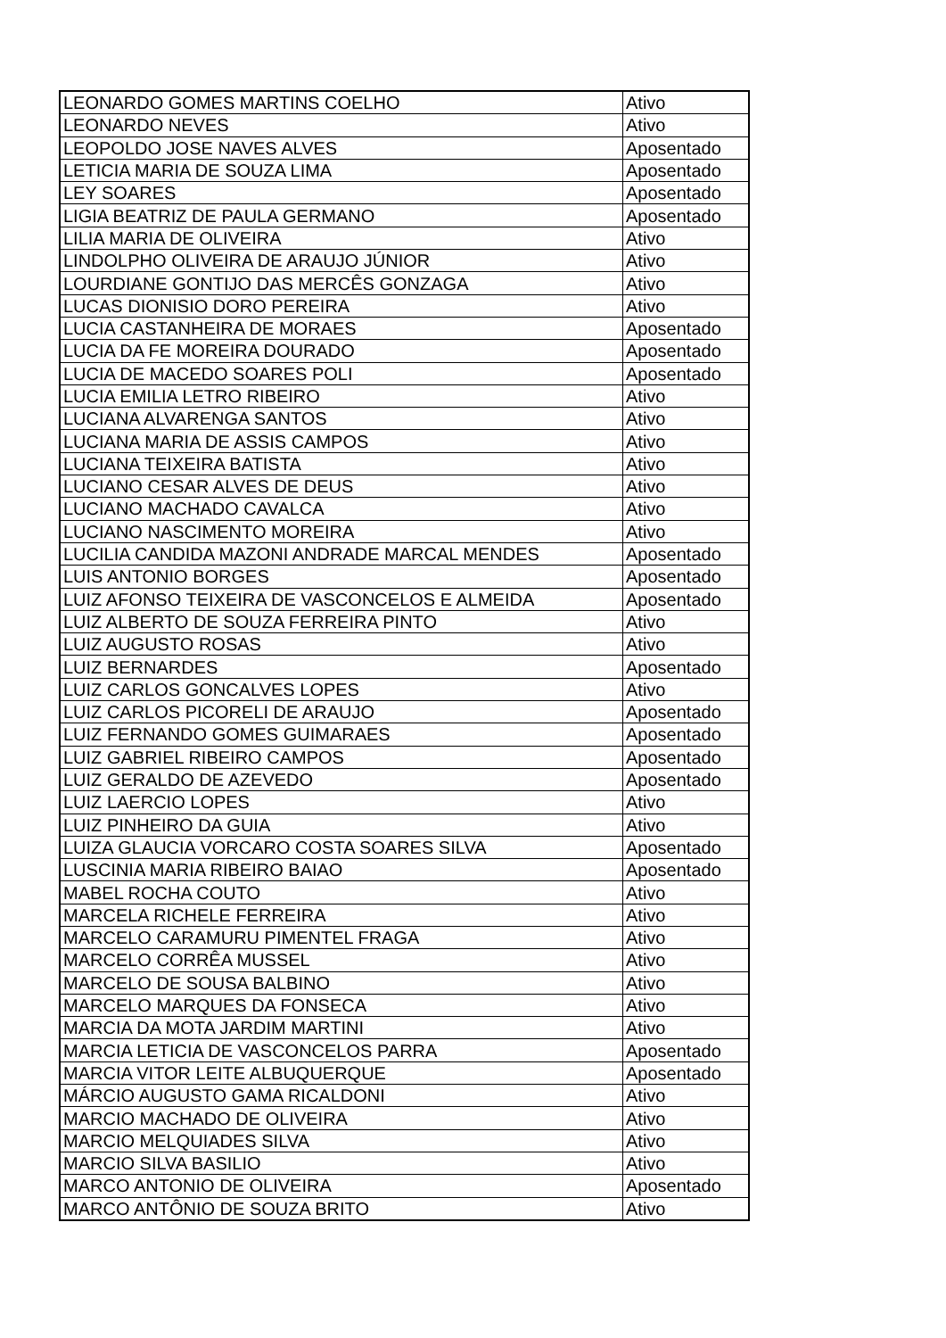| LEONARDO GOMES MARTINS COELHO | Ativo |
| LEONARDO NEVES | Ativo |
| LEOPOLDO JOSE NAVES ALVES | Aposentado |
| LETICIA MARIA DE SOUZA LIMA | Aposentado |
| LEY SOARES | Aposentado |
| LIGIA BEATRIZ DE PAULA GERMANO | Aposentado |
| LILIA MARIA DE OLIVEIRA | Ativo |
| LINDOLPHO OLIVEIRA DE ARAUJO JÚNIOR | Ativo |
| LOURDIANE GONTIJO DAS MERCÊS GONZAGA | Ativo |
| LUCAS DIONISIO DORO PEREIRA | Ativo |
| LUCIA CASTANHEIRA DE MORAES | Aposentado |
| LUCIA DA FE MOREIRA DOURADO | Aposentado |
| LUCIA DE MACEDO SOARES POLI | Aposentado |
| LUCIA EMILIA LETRO RIBEIRO | Ativo |
| LUCIANA ALVARENGA SANTOS | Ativo |
| LUCIANA MARIA DE ASSIS CAMPOS | Ativo |
| LUCIANA TEIXEIRA BATISTA | Ativo |
| LUCIANO CESAR ALVES DE DEUS | Ativo |
| LUCIANO MACHADO CAVALCA | Ativo |
| LUCIANO NASCIMENTO MOREIRA | Ativo |
| LUCILIA CANDIDA MAZONI ANDRADE MARCAL MENDES | Aposentado |
| LUIS ANTONIO BORGES | Aposentado |
| LUIZ AFONSO TEIXEIRA DE VASCONCELOS E ALMEIDA | Aposentado |
| LUIZ ALBERTO DE SOUZA FERREIRA PINTO | Ativo |
| LUIZ AUGUSTO ROSAS | Ativo |
| LUIZ BERNARDES | Aposentado |
| LUIZ CARLOS GONCALVES LOPES | Ativo |
| LUIZ CARLOS PICORELI DE ARAUJO | Aposentado |
| LUIZ FERNANDO GOMES GUIMARAES | Aposentado |
| LUIZ GABRIEL RIBEIRO CAMPOS | Aposentado |
| LUIZ GERALDO DE AZEVEDO | Aposentado |
| LUIZ LAERCIO LOPES | Ativo |
| LUIZ PINHEIRO DA GUIA | Ativo |
| LUIZA GLAUCIA VORCARO COSTA SOARES SILVA | Aposentado |
| LUSCINIA MARIA RIBEIRO BAIAO | Aposentado |
| MABEL ROCHA COUTO | Ativo |
| MARCELA RICHELE FERREIRA | Ativo |
| MARCELO CARAMURU PIMENTEL FRAGA | Ativo |
| MARCELO CORRÊA MUSSEL | Ativo |
| MARCELO DE SOUSA BALBINO | Ativo |
| MARCELO MARQUES DA FONSECA | Ativo |
| MARCIA DA MOTA JARDIM MARTINI | Ativo |
| MARCIA LETICIA DE VASCONCELOS PARRA | Aposentado |
| MARCIA VITOR LEITE ALBUQUERQUE | Aposentado |
| MÁRCIO AUGUSTO GAMA RICALDONI | Ativo |
| MARCIO MACHADO DE OLIVEIRA | Ativo |
| MARCIO MELQUIADES SILVA | Ativo |
| MARCIO SILVA BASILIO | Ativo |
| MARCO ANTONIO DE OLIVEIRA | Aposentado |
| MARCO ANTÔNIO DE SOUZA BRITO | Ativo |